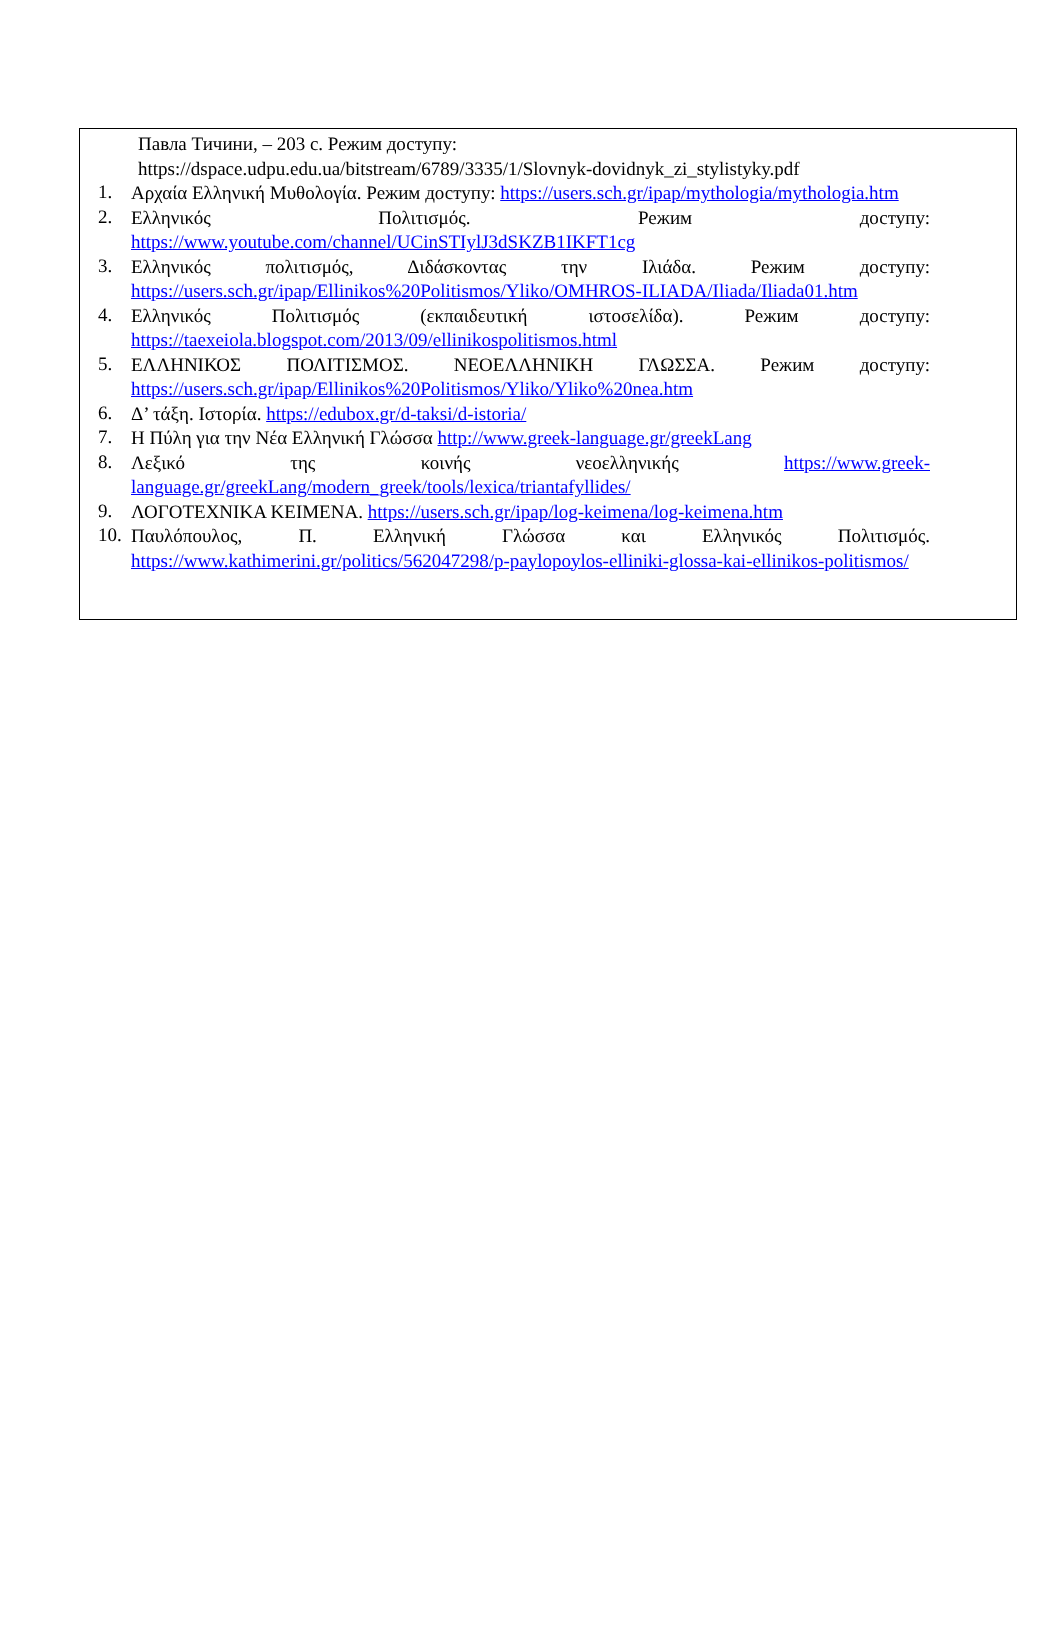Павла Тичини, – 203 с. Режим доступу:
https://dspace.udpu.edu.ua/bitstream/6789/3335/1/Slovnyk-dovidnyk_zi_stylistyky.pdf
1.
Αρχαία Ελληνική Μυθολογία. Режим доступу: https://users.sch.gr/ipap/mythologia/mythologia.htm
2.
Ελληνικός Πολιτισμός. Режим доступу: https://www.youtube.com/channel/UCinSTIylJ3dSKZB1IKFT1cg
3.
Ελληνικός πολιτισμός, Διδάσκοντας την Ιλιάδα. Режим доступу: https://users.sch.gr/ipap/Ellinikos%20Politismos/Yliko/OMHROS-ILIADA/Iliada/Iliada01.htm
4.
Ελληνικός Πολιτισμός (εκπαιδευτική ιστοσελίδα). Режим доступу: https://taexeiola.blogspot.com/2013/09/ellinikospolitismos.html
5.
ΕΛΛΗΝΙΚΟΣ ΠΟΛΙΤΙΣΜΟΣ. ΝΕΟΕΛΛΗΝΙΚΗ ΓΛΩΣΣΑ. Режим доступу: https://users.sch.gr/ipap/Ellinikos%20Politismos/Yliko/Yliko%20nea.htm
6.
Δ’ τάξη. Ιστορία. https://edubox.gr/d-taksi/d-istoria/
7.
Η Πύλη για την Νέα Ελληνική Γλώσσα http://www.greek-language.gr/greekLang
8.
Λεξικό της κοινής νεοελληνικής https://www.greek-language.gr/greekLang/modern_greek/tools/lexica/triantafyllides/
9.
ΛΟΓΟΤΕΧΝΙΚΑ ΚΕΙΜΕΝΑ. https://users.sch.gr/ipap/log-keimena/log-keimena.htm
10.
Παυλόπουλος, Π. Ελληνική Γλώσσα και Ελληνικός Πολιτισμός. https://www.kathimerini.gr/politics/562047298/p-paylopoylos-elliniki-glossa-kai-ellinikos-politismos/